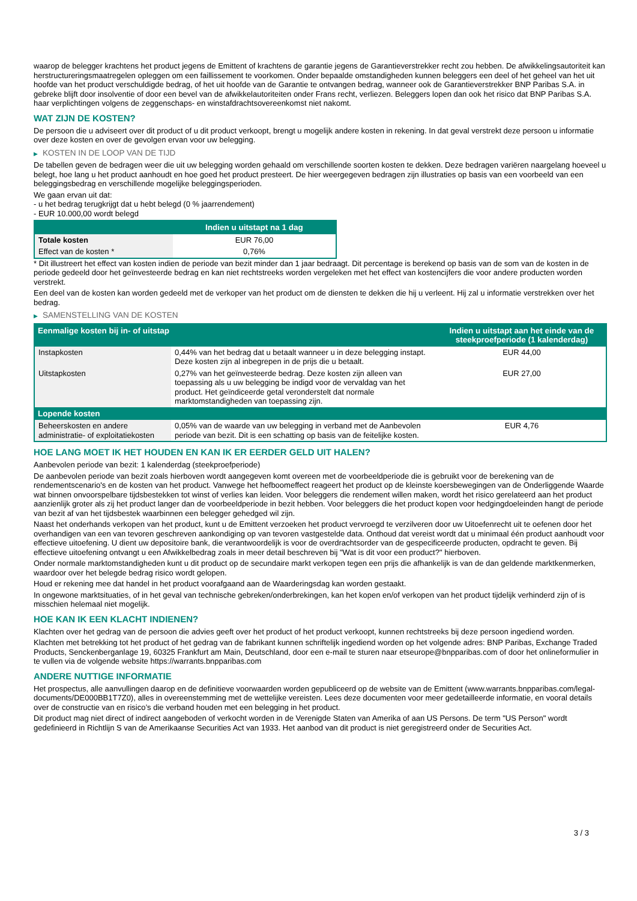waarop de belegger krachtens het product jegens de Emittent of krachtens de garantie jegens de Garantieverstrekker recht zou hebben. De afwikkelingsautoriteit kan herstructureringsmaatregelen opleggen om een faillissement te voorkomen. Onder bepaalde omstandigheden kunnen beleggers een deel of het geheel van het uit hoofde van het product verschuldigde bedrag, of het uit hoofde van de Garantie te ontvangen bedrag, wanneer ook de Garantieverstrekker BNP Paribas S.A. in gebreke blijft door insolventie of door een bevel van de afwikkelautoriteiten onder Frans recht, verliezen. Beleggers lopen dan ook het risico dat BNP Paribas S.A. haar verplichtingen volgens de zeggenschaps- en winstafdrachtsovereenkomst niet nakomt.
WAT ZIJN DE KOSTEN?
De persoon die u adviseert over dit product of u dit product verkoopt, brengt u mogelijk andere kosten in rekening. In dat geval verstrekt deze persoon u informatie over deze kosten en over de gevolgen ervan voor uw belegging.
▶ KOSTEN IN DE LOOP VAN DE TIJD
De tabellen geven de bedragen weer die uit uw belegging worden gehaald om verschillende soorten kosten te dekken. Deze bedragen variëren naargelang hoeveel u belegt, hoe lang u het product aanhoudt en hoe goed het product presteert. De hier weergegeven bedragen zijn illustraties op basis van een voorbeeld van een beleggingsbedrag en verschillende mogelijke beleggingsperioden.
We gaan ervan uit dat:
- u het bedrag terugkrijgt dat u hebt belegd (0 % jaarrendement)
- EUR 10.000,00 wordt belegd
| | Indien u uitstapt na 1 dag |
| --- | --- |
| Totale kosten | EUR 76,00 |
| Effect van de kosten * | 0,76% |
* Dit illustreert het effect van kosten indien de periode van bezit minder dan 1 jaar bedraagt. Dit percentage is berekend op basis van de som van de kosten in de periode gedeeld door het geïnvesteerde bedrag en kan niet rechtstreeks worden vergeleken met het effect van kostencijfers die voor andere producten worden verstrekt.
Een deel van de kosten kan worden gedeeld met de verkoper van het product om de diensten te dekken die hij u verleent. Hij zal u informatie verstrekken over het bedrag.
▶ SAMENSTELLING VAN DE KOSTEN
| Eenmalige kosten bij in- of uitstap | | Indien u uitstapt aan het einde van de steekproefperiode (1 kalenderdag) |
| --- | --- | --- |
| Instapkosten | 0,44% van het bedrag dat u betaalt wanneer u in deze belegging instapt. Deze kosten zijn al inbegrepen in de prijs die u betaalt. | EUR 44,00 |
| Uitstapkosten | 0,27% van het geïnvesteerde bedrag. Deze kosten zijn alleen van toepassing als u uw belegging be indigd voor de vervaldag van het product. Het geïndiceerde getal veronderstelt dat normale marktomstandigheden van toepassing zijn. | EUR 27,00 |
| Lopende kosten | | |
| Beheerskosten en andere administratie- of exploitatiekosten | 0,05% van de waarde van uw belegging in verband met de Aanbevolen periode van bezit. Dit is een schatting op basis van de feitelijke kosten. | EUR 4,76 |
HOE LANG MOET IK HET HOUDEN EN KAN IK ER EERDER GELD UIT HALEN?
Aanbevolen periode van bezit: 1 kalenderdag (steekproefperiode)
De aanbevolen periode van bezit zoals hierboven wordt aangegeven komt overeen met de voorbeeldperiode die is gebruikt voor de berekening van de rendementscenario's en de kosten van het product. Vanwege het hefboomeffect reageert het product op de kleinste koersbewegingen van de Onderliggende Waarde wat binnen onvoorspelbare tijdsbestekken tot winst of verlies kan leiden. Voor beleggers die rendement willen maken, wordt het risico gerelateerd aan het product aanzienlijk groter als zij het product langer dan de voorbeeldperiode in bezit hebben. Voor beleggers die het product kopen voor hedgingdoeleinden hangt de periode van bezit af van het tijdsbestek waarbinnen een belegger gehedged wil zijn.
Naast het onderhands verkopen van het product, kunt u de Emittent verzoeken het product vervroegd te verzilveren door uw Uitoefenrecht uit te oefenen door het overhandigen van een van tevoren geschreven aankondiging op van tevoren vastgestelde data. Onthoud dat vereist wordt dat u minimaal één product aanhoudt voor effectieve uitoefening. U dient uw depositoire bank, die verantwoordelijk is voor de overdrachtsorder van de gespecificeerde producten, opdracht te geven. Bij effectieve uitoefening ontvangt u een Afwikkelbedrag zoals in meer detail beschreven bij "Wat is dit voor een product?" hierboven.
Onder normale marktomstandigheden kunt u dit product op de secundaire markt verkopen tegen een prijs die afhankelijk is van de dan geldende marktkenmerken, waardoor over het belegde bedrag risico wordt gelopen.
Houd er rekening mee dat handel in het product voorafgaand aan de Waarderingsdag kan worden gestaakt.
In ongewone marktsituaties, of in het geval van technische gebreken/onderbrekingen, kan het kopen en/of verkopen van het product tijdelijk verhinderd zijn of is misschien helemaal niet mogelijk.
HOE KAN IK EEN KLACHT INDIENEN?
Klachten over het gedrag van de persoon die advies geeft over het product of het product verkoopt, kunnen rechtstreeks bij deze persoon ingediend worden.
Klachten met betrekking tot het product of het gedrag van de fabrikant kunnen schriftelijk ingediend worden op het volgende adres: BNP Paribas, Exchange Traded Products, Senckenberganlage 19, 60325 Frankfurt am Main, Deutschland, door een e-mail te sturen naar etseurope@bnpparibas.com of door het onlineformulier in te vullen via de volgende website https://warrants.bnpparibas.com
ANDERE NUTTIGE INFORMATIE
Het prospectus, alle aanvullingen daarop en de definitieve voorwaarden worden gepubliceerd op de website van de Emittent (www.warrants.bnpparibas.com/legal-documents/DE000BB1T7Z0), alles in overeenstemming met de wettelijke vereisten. Lees deze documenten voor meer gedetailleerde informatie, en vooral details over de constructie van en risico’s die verband houden met een belegging in het product.
Dit product mag niet direct of indirect aangeboden of verkocht worden in de Verenigde Staten van Amerika of aan US Persons. De term "US Person" wordt gedefinieerd in Richtlijn S van de Amerikaanse Securities Act van 1933. Het aanbod van dit product is niet geregistreerd onder de Securities Act.
3 / 3